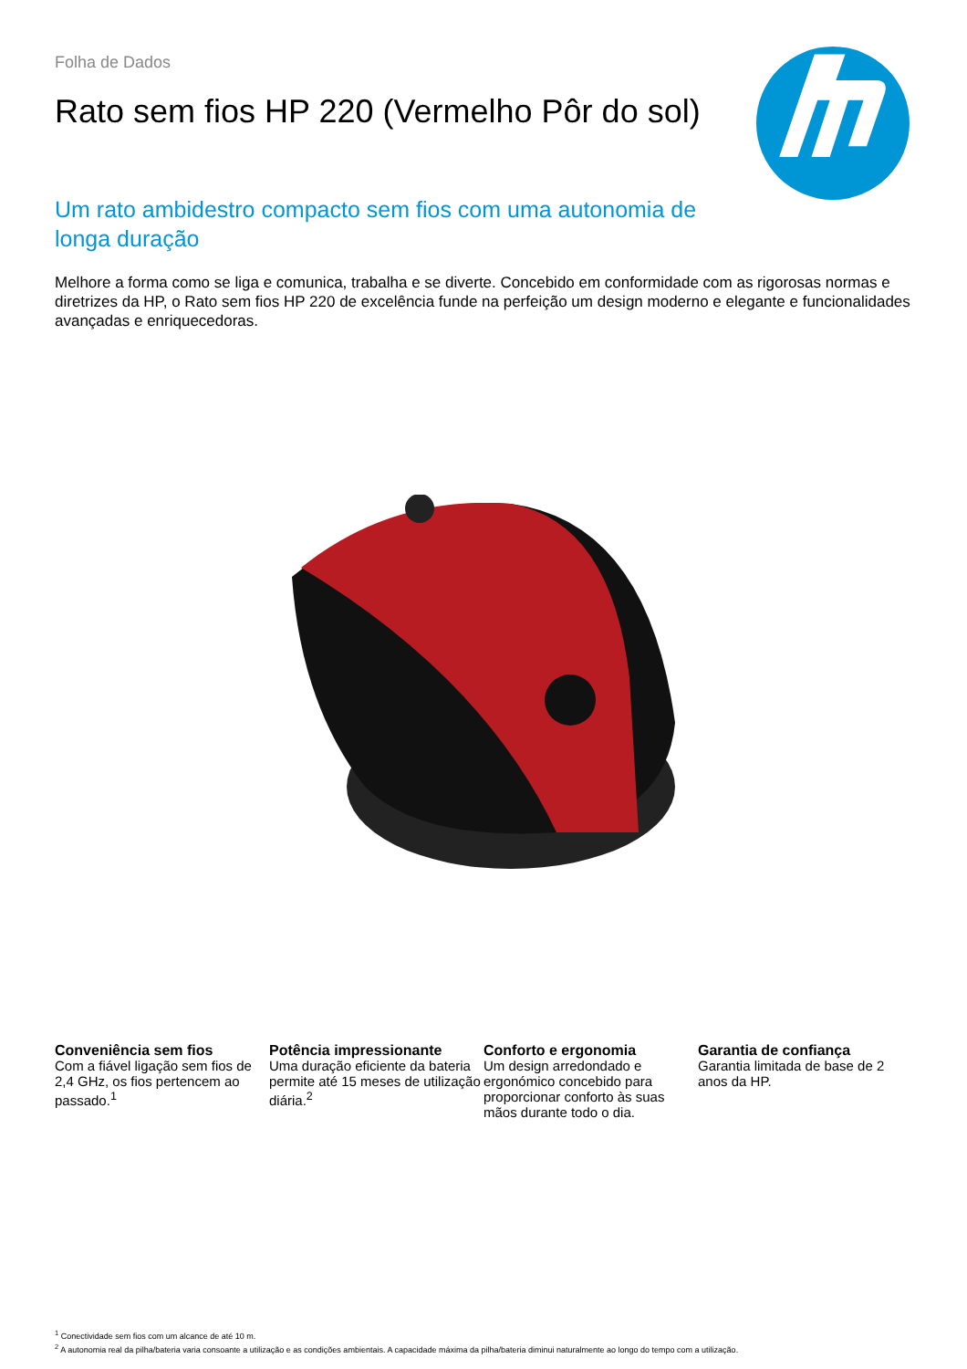Folha de Dados
Rato sem fios HP 220 (Vermelho Pôr do sol)
Um rato ambidestro compacto sem fios com uma autonomia de longa duração
Melhore a forma como se liga e comunica, trabalha e se diverte. Concebido em conformidade com as rigorosas normas e diretrizes da HP, o Rato sem fios HP 220 de excelência funde na perfeição um design moderno e elegante e funcionalidades avançadas e enriquecedoras.
Conveniência sem fios
Com a fiável ligação sem fios de 2,4 GHz, os fios pertencem ao passado.<sup>1</sup>
Potência impressionante
Uma duração eficiente da bateria permite até 15 meses de utilização diária.<sup>2</sup>
Conforto e ergonomia
Um design arredondado e ergonómico concebido para proporcionar conforto às suas mãos durante todo o dia.
Garantia de confiança
Garantia limitada de base de 2 anos da HP.
<sup>1</sup> Conectividade sem fios com um alcance de até 10 m.
<sup>2</sup> A autonomia real da pilha/bateria varia consoante a utilização e as condições ambientais. A capacidade máxima da pilha/bateria diminui naturalmente ao longo do tempo com a utilização.